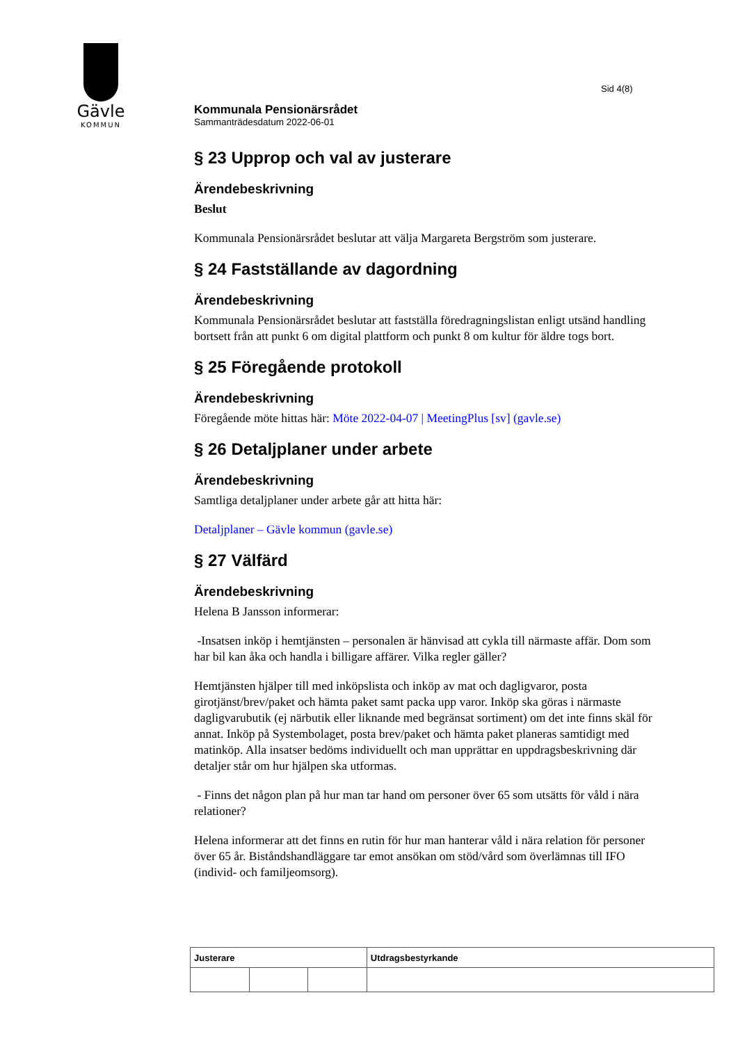Gävle
KOMMUN
Sid 4(8)
Kommunala Pensionärsrådet
Sammanträdesdatum 2022-06-01
§ 23 Upprop och val av justerare
Ärendebeskrivning
Beslut
Kommunala Pensionärsrådet beslutar att välja Margareta Bergström som justerare.
§ 24 Fastställande av dagordning
Ärendebeskrivning
Kommunala Pensionärsrådet beslutar att fastställa föredragningslistan enligt utsänd handling bortsett från att punkt 6 om digital plattform och punkt 8 om kultur för äldre togs bort.
§ 25 Föregående protokoll
Ärendebeskrivning
Föregående möte hittas här: Möte 2022-04-07 | MeetingPlus [sv] (gavle.se)
§ 26 Detaljplaner under arbete
Ärendebeskrivning
Samtliga detaljplaner under arbete går att hitta här:
Detaljplaner – Gävle kommun (gavle.se)
§ 27 Välfärd
Ärendebeskrivning
Helena B Jansson informerar:
-Insatsen inköp i hemtjänsten – personalen är hänvisad att cykla till närmaste affär. Dom som har bil kan åka och handla i billigare affärer. Vilka regler gäller?
Hemtjänsten hjälper till med inköpslista och inköp av mat och dagligvaror, posta girotjänst/brev/paket och hämta paket samt packa upp varor. Inköp ska göras i närmaste dagligvarubutik (ej närbutik eller liknande med begränsat sortiment) om det inte finns skäl för annat. Inköp på Systembolaget, posta brev/paket och hämta paket planeras samtidigt med matinköp. Alla insatser bedöms individuellt och man upprättar en uppdragsbeskrivning där detaljer står om hur hjälpen ska utformas.
- Finns det någon plan på hur man tar hand om personer över 65 som utsätts för våld i nära relationer?
Helena informerar att det finns en rutin för hur man hanterar våld i nära relation för personer över 65 år. Biståndshandläggare tar emot ansökan om stöd/vård som överlämnas till IFO (individ- och familjeomsorg).
| Justerare | | | Utdragsbestyrkande |
| --- | --- | --- | --- |